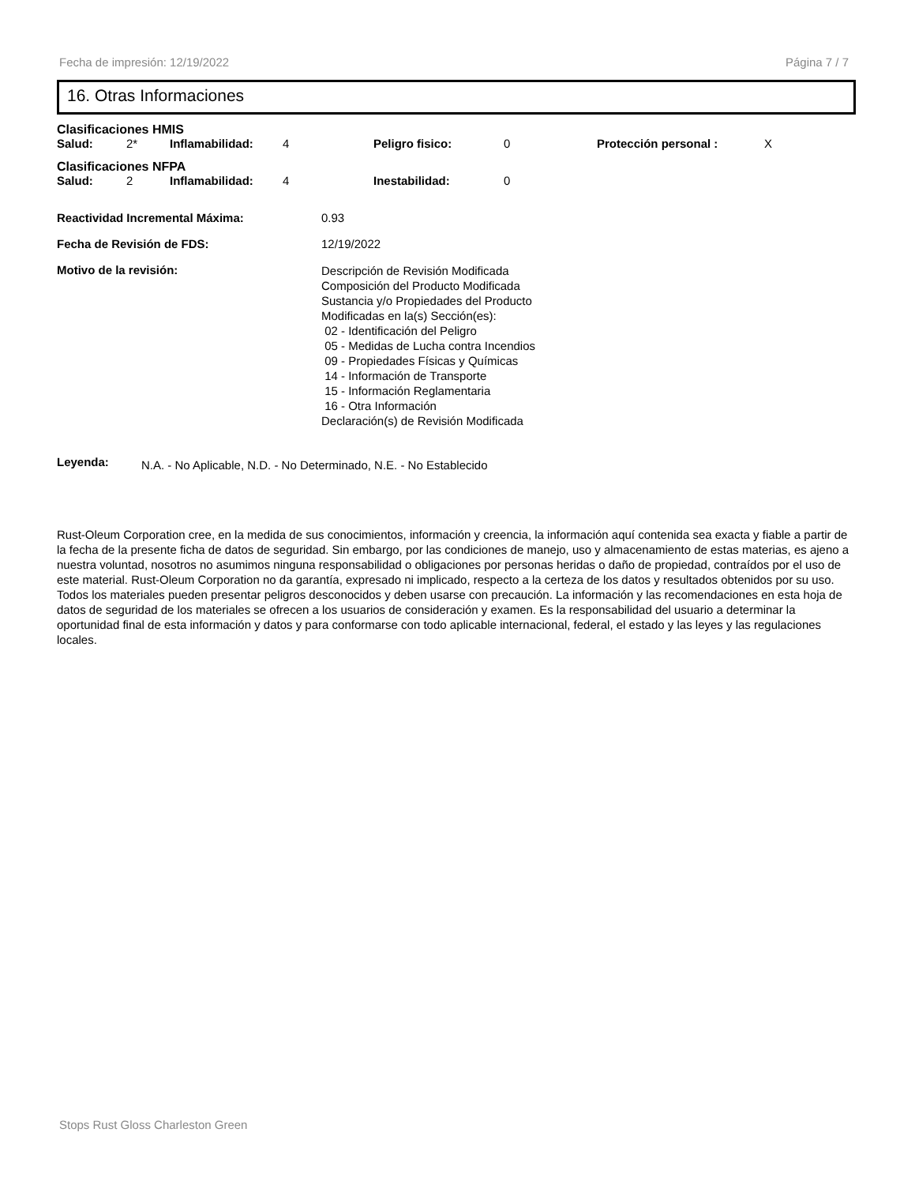Fecha de impresión: 12/19/2022 Página 7 / 7
16. Otras Informaciones
Clasificaciones HMIS
Salud: 2* Inflamabilidad: 4 Peligro fisico: 0 Protección personal : X
Clasificaciones NFPA
Salud: 2 Inflamabilidad: 4 Inestabilidad: 0
Reactividad Incremental Máxima: 0.93
Fecha de Revisión de FDS: 12/19/2022
Motivo de la revisión:
Descripción de Revisión Modificada
Composición del Producto Modificada
Sustancia y/o Propiedades del Producto
Modificadas en la(s) Sección(es):
02 - Identificación del Peligro
05 - Medidas de Lucha contra Incendios
09 - Propiedades Físicas y Químicas
14 - Información de Transporte
15 - Información Reglamentaria
16 - Otra Información
Declaración(s) de Revisión Modificada
Leyenda:
N.A. - No Aplicable, N.D. - No Determinado, N.E. - No Establecido
Rust-Oleum Corporation cree, en la medida de sus conocimientos, información y creencia, la información aquí contenida sea exacta y fiable a partir de la fecha de la presente ficha de datos de seguridad. Sin embargo, por las condiciones de manejo, uso y almacenamiento de estas materias, es ajeno a nuestra voluntad, nosotros no asumimos ninguna responsabilidad o obligaciones por personas heridas o daño de propiedad, contraídos por el uso de este material. Rust-Oleum Corporation no da garantía, expresado ni implicado, respecto a la certeza de los datos y resultados obtenidos por su uso. Todos los materiales pueden presentar peligros desconocidos y deben usarse con precaución. La información y las recomendaciones en esta hoja de datos de seguridad de los materiales se ofrecen a los usuarios de consideración y examen. Es la responsabilidad del usuario a determinar la oportunidad final de esta información y datos y para conformarse con todo aplicable internacional, federal, el estado y las leyes y las regulaciones locales.
Stops Rust Gloss Charleston Green